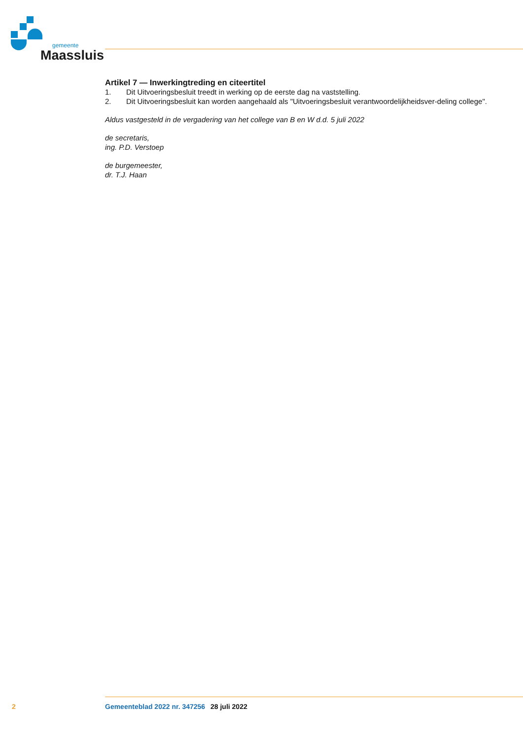gemeente
Maassluis
Artikel 7 — Inwerkingtreding en citeertitel
1. Dit Uitvoeringsbesluit treedt in werking op de eerste dag na vaststelling.
2. Dit Uitvoeringsbesluit kan worden aangehaald als "Uitvoeringsbesluit verantwoordelijkheidsver-deling college".
Aldus vastgesteld in de vergadering van het college van B en W d.d. 5 juli 2022
de secretaris,
ing. P.D. Verstoep
de burgemeester,
dr. T.J. Haan
2 Gemeenteblad 2022 nr. 347256 28 juli 2022